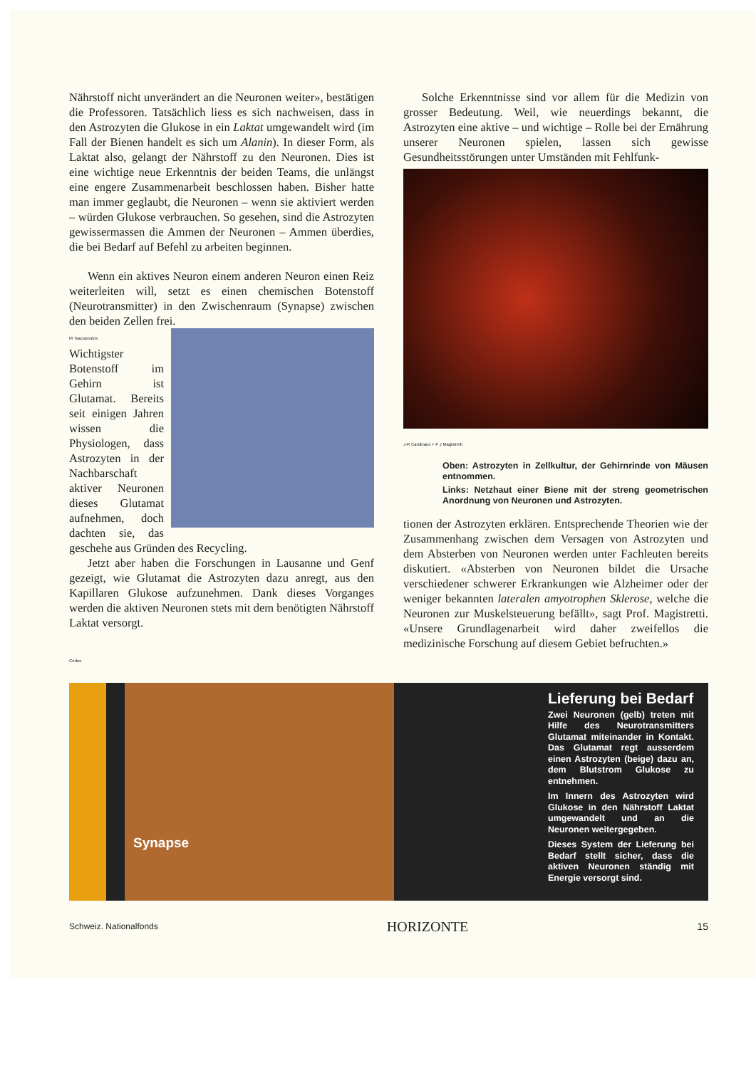Nährstoff nicht unverändert an die Neuronen weiter», bestätigen die Professoren. Tatsächlich liess es sich nachweisen, dass in den Astrozyten die Glukose in ein Laktat umgewandelt wird (im Fall der Bienen handelt es sich um Alanin). In dieser Form, als Laktat also, gelangt der Nährstoff zu den Neuronen. Dies ist eine wichtige neue Erkenntnis der beiden Teams, die unlängst eine engere Zusammenarbeit beschlossen haben. Bisher hatte man immer geglaubt, die Neuronen – wenn sie aktiviert werden – würden Glukose verbrauchen. So gesehen, sind die Astrozyten gewissermassen die Ammen der Neuronen – Ammen überdies, die bei Bedarf auf Befehl zu arbeiten beginnen.
Wenn ein aktives Neuron einem anderen Neuron einen Reiz weiterleiten will, setzt es einen chemischen Botenstoff (Neurotransmitter) in den Zwischenraum (Synapse) zwischen den beiden Zellen frei.
M Tsacopoulos
Wichtigster Botenstoff im Gehirn ist Glutamat. Bereits seit einigen Jahren wissen die Physiologen, dass Astrozyten in der Nachbarschaft aktiver Neuronen dieses Glutamat aufnehmen, doch dachten sie, das geschehe aus Gründen des Recycling.
Jetzt aber haben die Forschungen in Lausanne und Genf gezeigt, wie Glutamat die Astrozyten dazu anregt, aus den Kapillaren Glukose aufzunehmen. Dank dieses Vorganges werden die aktiven Neuronen stets mit dem benötigten Nährstoff Laktat versorgt.
Solche Erkenntnisse sind vor allem für die Medizin von grosser Bedeutung. Weil, wie neuerdings bekannt, die Astrozyten eine aktive – und wichtige – Rolle bei der Ernährung unserer Neuronen spielen, lassen sich gewisse Gesundheitsstörungen unter Umständen mit Fehlfunk-
J-R Cardinaux + P J Magistretti
Oben: Astrozyten in Zellkultur, der Gehirnrinde von Mäusen entnommen.
Links: Netzhaut einer Biene mit der streng geometrischen Anordnung von Neuronen und Astrozyten.
tionen der Astrozyten erklären. Entsprechende Theorien wie der Zusammenhang zwischen dem Versagen von Astrozyten und dem Absterben von Neuronen werden unter Fachleuten bereits diskutiert. «Absterben von Neuronen bildet die Ursache verschiedener schwerer Erkrankungen wie Alzheimer oder der weniger bekannten lateralen amyotrophen Sklerose, welche die Neuronen zur Muskelsteuerung befällt», sagt Prof. Magistretti. «Unsere Grundlagenarbeit wird daher zweifellos die medizinische Forschung auf diesem Gebiet befruchten.»
Cedos
Synapse
Lieferung bei Bedarf
Zwei Neuronen (gelb) treten mit Hilfe des Neurotransmitters Glutamat miteinander in Kontakt. Das Glutamat regt ausserdem einen Astrozyten (beige) dazu an, dem Blutstrom Glukose zu entnehmen.
Im Innern des Astrozyten wird Glukose in den Nährstoff Laktat umgewandelt und an die Neuronen weitergegeben.
Dieses System der Lieferung bei Bedarf stellt sicher, dass die aktiven Neuronen ständig mit Energie versorgt sind.
Schweiz. Nationalfonds HORIZONTE 15